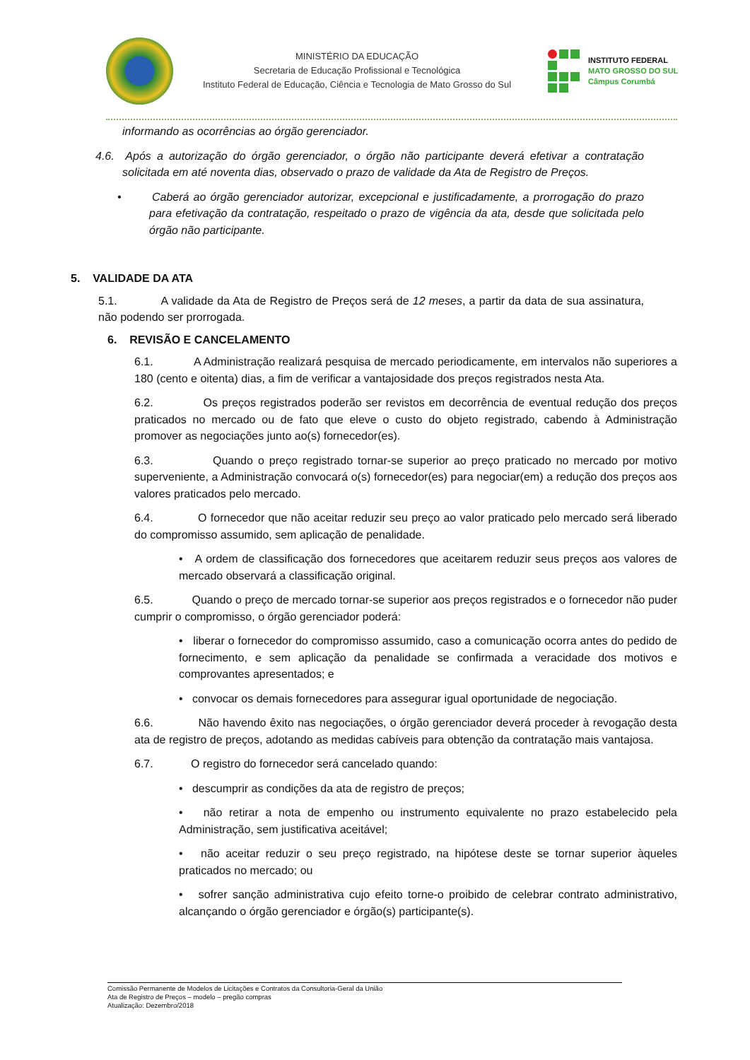MINISTÉRIO DA EDUCAÇÃO
Secretaria de Educação Profissional e Tecnológica
Instituto Federal de Educação, Ciência e Tecnologia de Mato Grosso do Sul
INSTITUTO FEDERAL
MATO GROSSO DO SUL
Câmpus Corumbá
informando as ocorrências ao órgão gerenciador.
4.6. Após a autorização do órgão gerenciador, o órgão não participante deverá efetivar a contratação solicitada em até noventa dias, observado o prazo de validade da Ata de Registro de Preços.
• Caberá ao órgão gerenciador autorizar, excepcional e justificadamente, a prorrogação do prazo para efetivação da contratação, respeitado o prazo de vigência da ata, desde que solicitada pelo órgão não participante.
5. VALIDADE DA ATA
5.1. A validade da Ata de Registro de Preços será de 12 meses, a partir da data de sua assinatura, não podendo ser prorrogada.
6. REVISÃO E CANCELAMENTO
6.1. A Administração realizará pesquisa de mercado periodicamente, em intervalos não superiores a 180 (cento e oitenta) dias, a fim de verificar a vantajosidade dos preços registrados nesta Ata.
6.2. Os preços registrados poderão ser revistos em decorrência de eventual redução dos preços praticados no mercado ou de fato que eleve o custo do objeto registrado, cabendo à Administração promover as negociações junto ao(s) fornecedor(es).
6.3. Quando o preço registrado tornar-se superior ao preço praticado no mercado por motivo superveniente, a Administração convocará o(s) fornecedor(es) para negociar(em) a redução dos preços aos valores praticados pelo mercado.
6.4. O fornecedor que não aceitar reduzir seu preço ao valor praticado pelo mercado será liberado do compromisso assumido, sem aplicação de penalidade.
• A ordem de classificação dos fornecedores que aceitarem reduzir seus preços aos valores de mercado observará a classificação original.
6.5. Quando o preço de mercado tornar-se superior aos preços registrados e o fornecedor não puder cumprir o compromisso, o órgão gerenciador poderá:
• liberar o fornecedor do compromisso assumido, caso a comunicação ocorra antes do pedido de fornecimento, e sem aplicação da penalidade se confirmada a veracidade dos motivos e comprovantes apresentados; e
• convocar os demais fornecedores para assegurar igual oportunidade de negociação.
6.6. Não havendo êxito nas negociações, o órgão gerenciador deverá proceder à revogação desta ata de registro de preços, adotando as medidas cabíveis para obtenção da contratação mais vantajosa.
6.7. O registro do fornecedor será cancelado quando:
• descumprir as condições da ata de registro de preços;
• não retirar a nota de empenho ou instrumento equivalente no prazo estabelecido pela Administração, sem justificativa aceitável;
• não aceitar reduzir o seu preço registrado, na hipótese deste se tornar superior àqueles praticados no mercado; ou
• sofrer sanção administrativa cujo efeito torne-o proibido de celebrar contrato administrativo, alcançando o órgão gerenciador e órgão(s) participante(s).
Comissão Permanente de Modelos de Licitações e Contratos da Consultoria-Geral da União
Ata de Registro de Preços – modelo – pregão compras
Atualização: Dezembro/2018